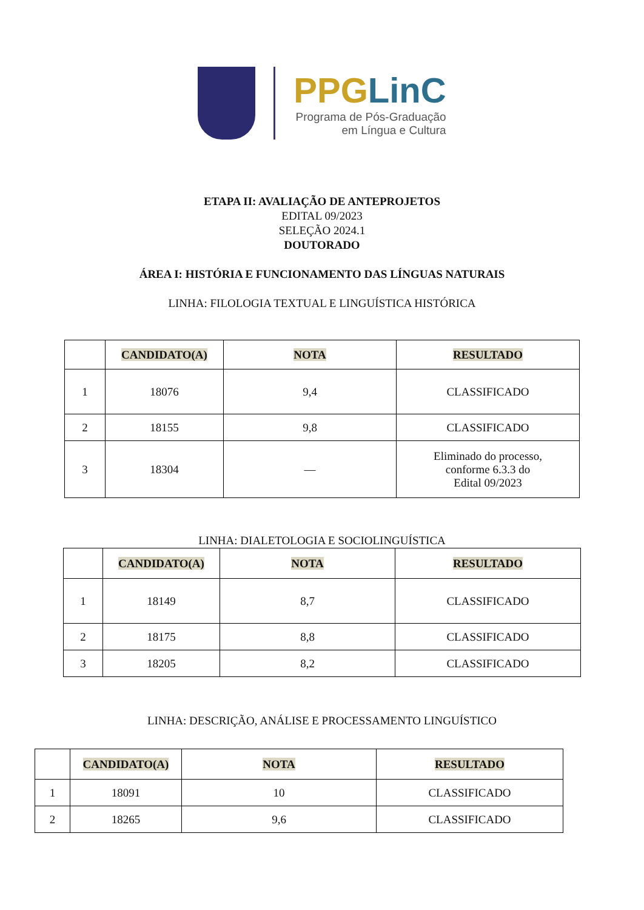PPGLinC
Programa de Pós-Graduação
em Língua e Cultura
ETAPA II: AVALIAÇÃO DE ANTEPROJETOS
EDITAL 09/2023
SELEÇÃO 2024.1
DOUTORADO
ÁREA I: HISTÓRIA E FUNCIONAMENTO DAS LÍNGUAS NATURAIS
LINHA: FILOLOGIA TEXTUAL E LINGUÍSTICA HISTÓRICA
| | CANDIDATO(A) | NOTA | RESULTADO |
| --- | --- | --- | --- |
| 1 | 18076 | 9,4 | CLASSIFICADO |
| 2 | 18155 | 9,8 | CLASSIFICADO |
| 3 | 18304 | — | Eliminado do processo, conforme 6.3.3 do Edital 09/2023 |
LINHA: DIALETOLOGIA E SOCIOLINGUÍSTICA
| | CANDIDATO(A) | NOTA | RESULTADO |
| --- | --- | --- | --- |
| 1 | 18149 | 8,7 | CLASSIFICADO |
| 2 | 18175 | 8,8 | CLASSIFICADO |
| 3 | 18205 | 8,2 | CLASSIFICADO |
LINHA: DESCRIÇÃO, ANÁLISE E PROCESSAMENTO LINGUÍSTICO
| | CANDIDATO(A) | NOTA | RESULTADO |
| --- | --- | --- | --- |
| 1 | 18091 | 10 | CLASSIFICADO |
| 2 | 18265 | 9,6 | CLASSIFICADO |